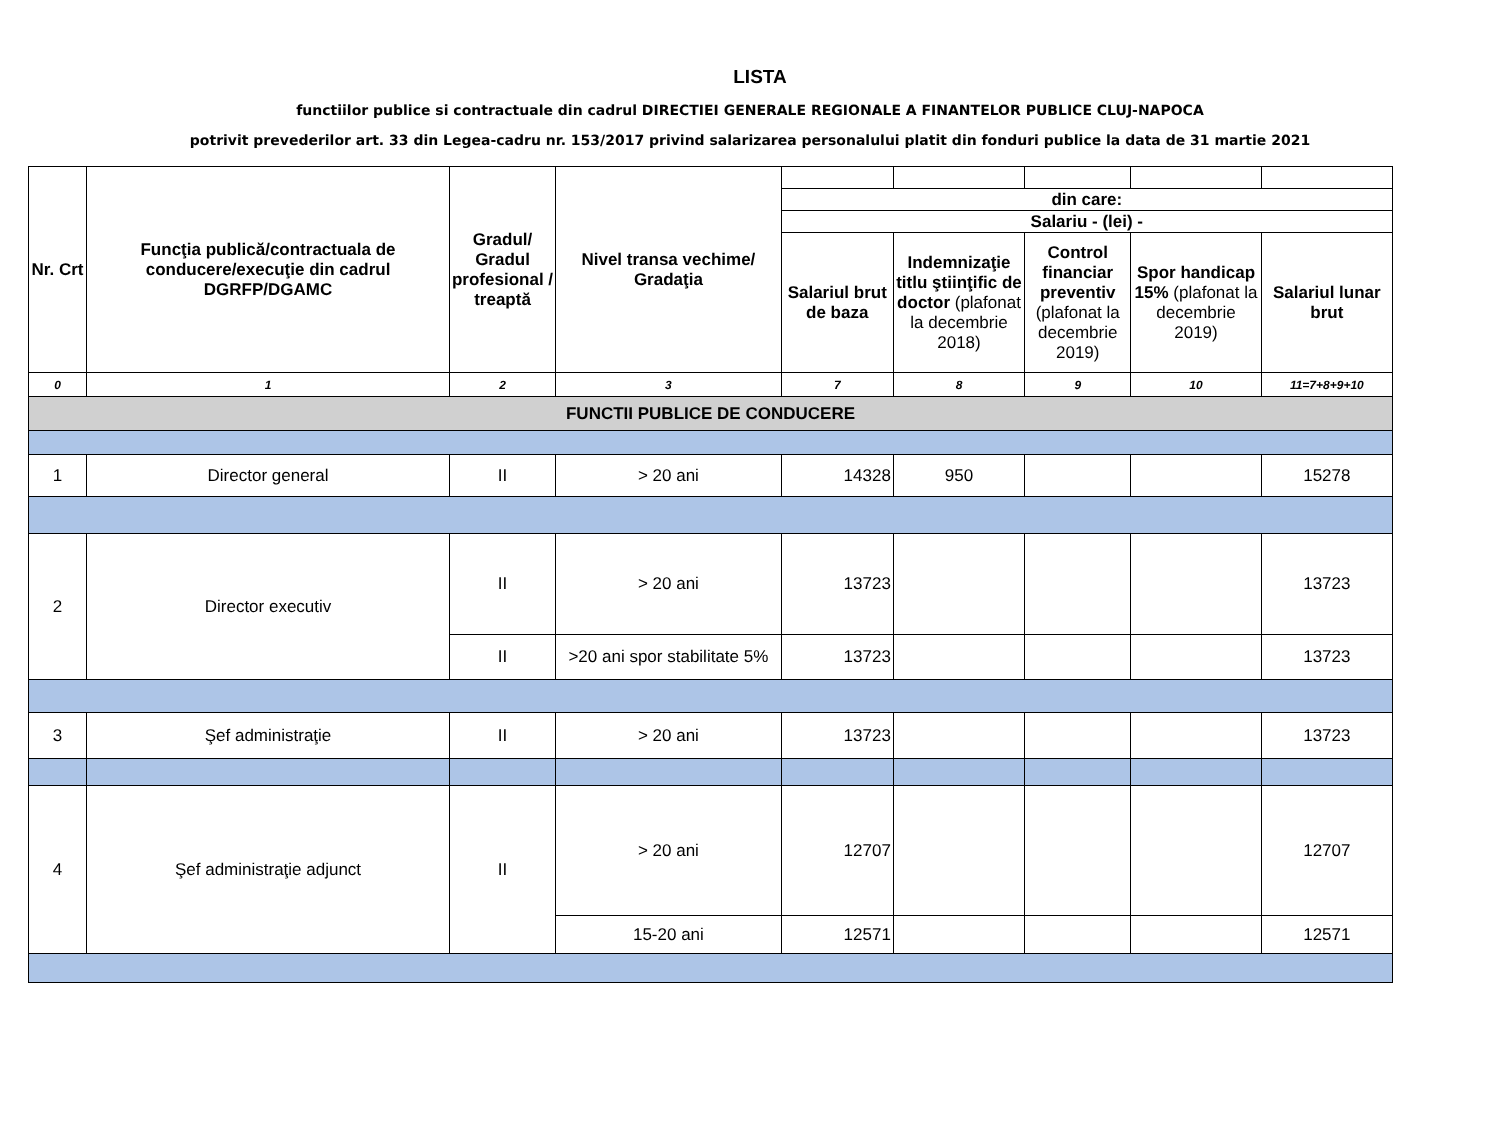LISTA
functiilor publice si contractuale din cadrul DIRECTIEI GENERALE REGIONALE A FINANTELOR PUBLICE CLUJ-NAPOCA
potrivit prevederilor art. 33 din Legea-cadru nr. 153/2017 privind salarizarea personalului platit din fonduri publice la data de 31 martie 2021
| Nr. Crt | Funcţia publică/contractuala de conducere/execuţie din cadrul DGRFP/DGAMC | Gradul/ Gradul profesional / treaptă | Nivel transa vechime/ Gradaţia | | | | | |
| | | | | din care: | | | | |
| | | | | Salariu - (lei) - | | | | |
| | | | | Salariul brut de baza | Indemnizaţie titlu ştiinţific de doctor (plafonat la decembrie 2018) | Control financiar preventiv (plafonat la decembrie 2019) | Spor handicap 15% (plafonat la decembrie 2019) | Salariul lunar brut |
| 0 | 1 | 2 | 3 | 7 | 8 | 9 | 10 | 11=7+8+9+10 |
| FUNCTII PUBLICE DE CONDUCERE | | | | | | | | |
| 1 | Director general | II | > 20 ani | 14328 | 950 | | | 15278 |
| 2 | Director executiv | II | > 20 ani | 13723 | | | | 13723 |
| | | II | >20 ani spor stabilitate 5% | 13723 | | | | 13723 |
| 3 | Şef administraţie | II | > 20 ani | 13723 | | | | 13723 |
| 4 | Şef administraţie adjunct | II | > 20 ani | 12707 | | | | 12707 |
| | | | 15-20 ani | 12571 | | | | 12571 |